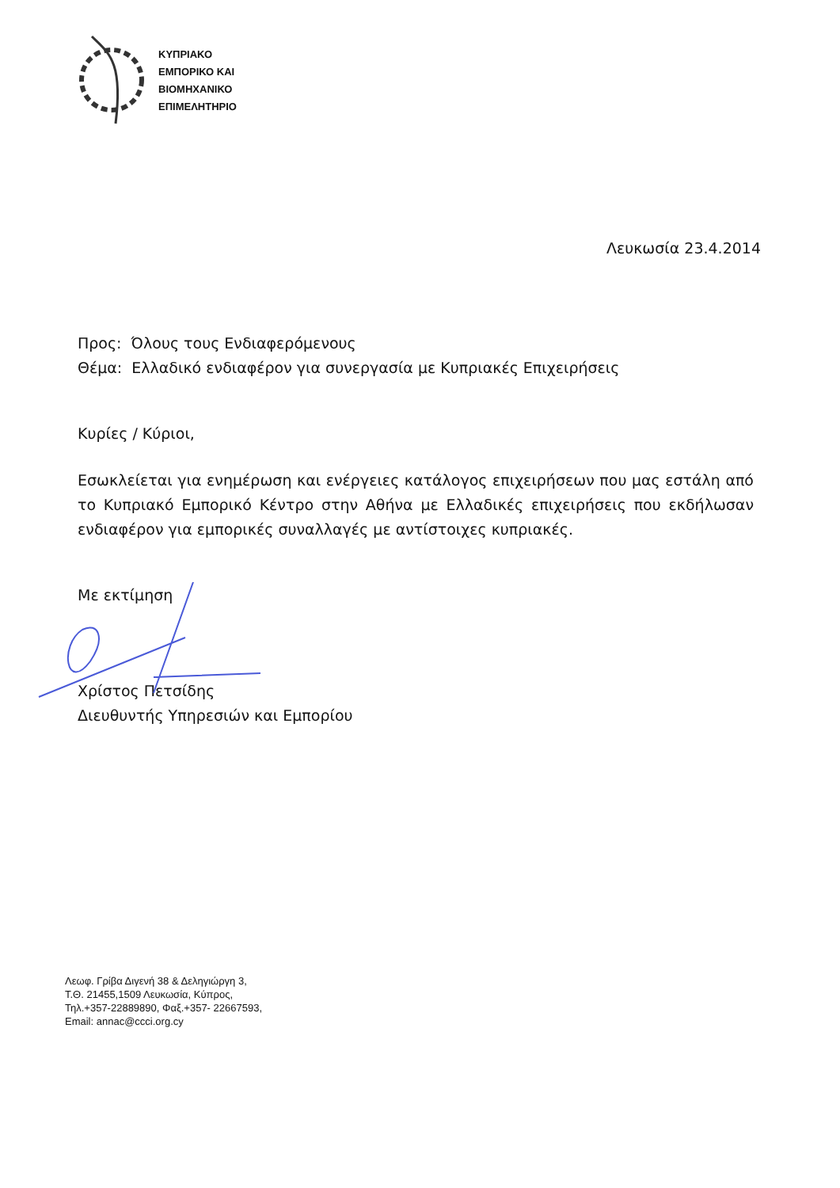ΚΥΠΡΙΑΚΟ
ΕΜΠΟΡΙΚΟ ΚΑΙ
ΒΙΟΜΗΧΑΝΙΚΟ
ΕΠΙΜΕΛΗΤΗΡΙΟ
Λευκωσία 23.4.2014
Προς: Όλους τους Ενδιαφερόμενους
Θέμα: Ελλαδικό ενδιαφέρον για συνεργασία με Κυπριακές Επιχειρήσεις
Κυρίες / Κύριοι,
Εσωκλείεται για ενημέρωση και ενέργειες κατάλογος επιχειρήσεων που μας εστάλη από το Κυπριακό Εμπορικό Κέντρο στην Αθήνα με Ελλαδικές επιχειρήσεις που εκδήλωσαν ενδιαφέρον για εμπορικές συναλλαγές με αντίστοιχες κυπριακές.
Με εκτίμηση
Χρίστος Πετσίδης
Διευθυντής Υπηρεσιών και Εμπορίου
Λεωφ. Γρίβα Διγενή 38 & Δεληγιώργη 3,
Τ.Θ. 21455,1509 Λευκωσία, Κύπρος,
Τηλ.+357-22889890, Φαξ.+357- 22667593,
Email: annac@ccci.org.cy